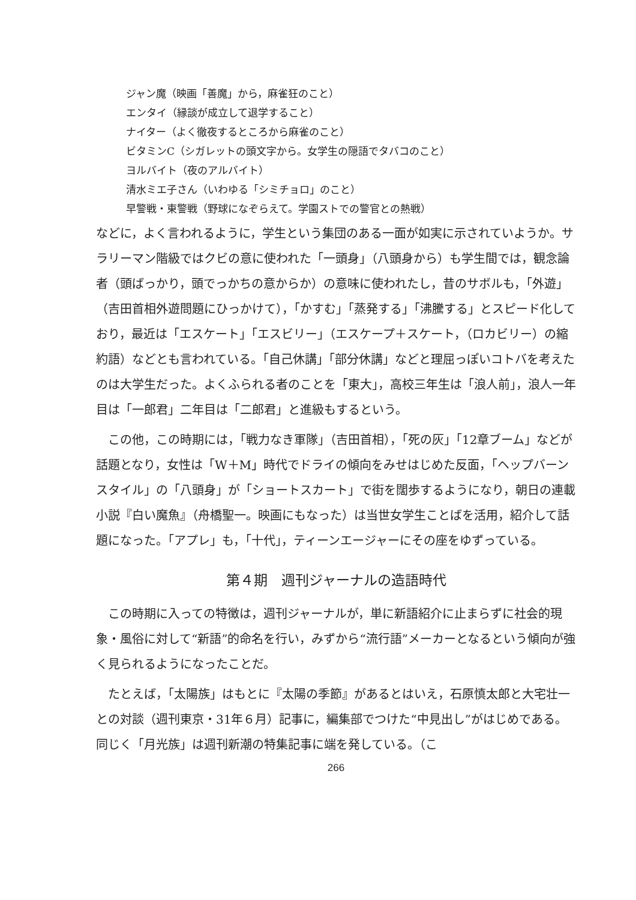ジャン魔（映画「善魔」から，麻雀狂のこと）
エンタイ（縁談が成立して退学すること）
ナイター（よく徹夜するところから麻雀のこと）
ビタミンC（シガレットの頭文字から。女学生の隠語でタバコのこと）
ヨルバイト（夜のアルバイト）
清水ミエ子さん（いわゆる「シミチョロ」のこと）
早警戦・東警戦（野球になぞらえて。学園ストでの警官との熱戦）
などに，よく言われるように，学生という集団のある一面が如実に示されていようか。サラリーマン階級ではクビの意に使われた「一頭身」（八頭身から）も学生間では，観念論者（頭ばっかり，頭でっかちの意からか）の意味に使われたし，昔のサボルも，「外遊」（吉田首相外遊問題にひっかけて），「かすむ」「蒸発する」「沸騰する」とスピード化しており，最近は「エスケート」「エスビリー」（エスケープ＋スケート，（ロカビリー）の縮約語）などとも言われている。「自己休講」「部分休講」などと理屈っぽいコトバを考えたのは大学生だった。よくふられる者のことを「東大」，高校三年生は「浪人前」，浪人一年目は「一郎君」二年目は「二郎君」と進級もするという。
この他，この時期には，「戦力なき軍隊」（吉田首相），「死の灰」「12章ブーム」などが話題となり，女性は「W＋M」時代でドライの傾向をみせはじめた反面，「ヘップバーンスタイル」の「八頭身」が「ショートスカート」で街を闊歩するようになり，朝日の連載小説『白い魔魚』（舟橋聖一。映画にもなった）は当世女学生ことばを活用，紹介して話題になった。「アプレ」も，「十代」，ティーンエージャーにその座をゆずっている。
第４期　週刊ジャーナルの造語時代
この時期に入っての特徴は，週刊ジャーナルが，単に新語紹介に止まらずに社会的現象・風俗に対して“新語”的命名を行い，みずから“流行語”メーカーとなるという傾向が強く見られるようになったことだ。
たとえば，「太陽族」はもとに『太陽の季節』があるとはいえ，石原慎太郎と大宅壮一との対談（週刊東京・31年６月）記事に，編集部でつけた“中見出し”がはじめである。同じく「月光族」は週刊新潮の特集記事に端を発している。（こ
266